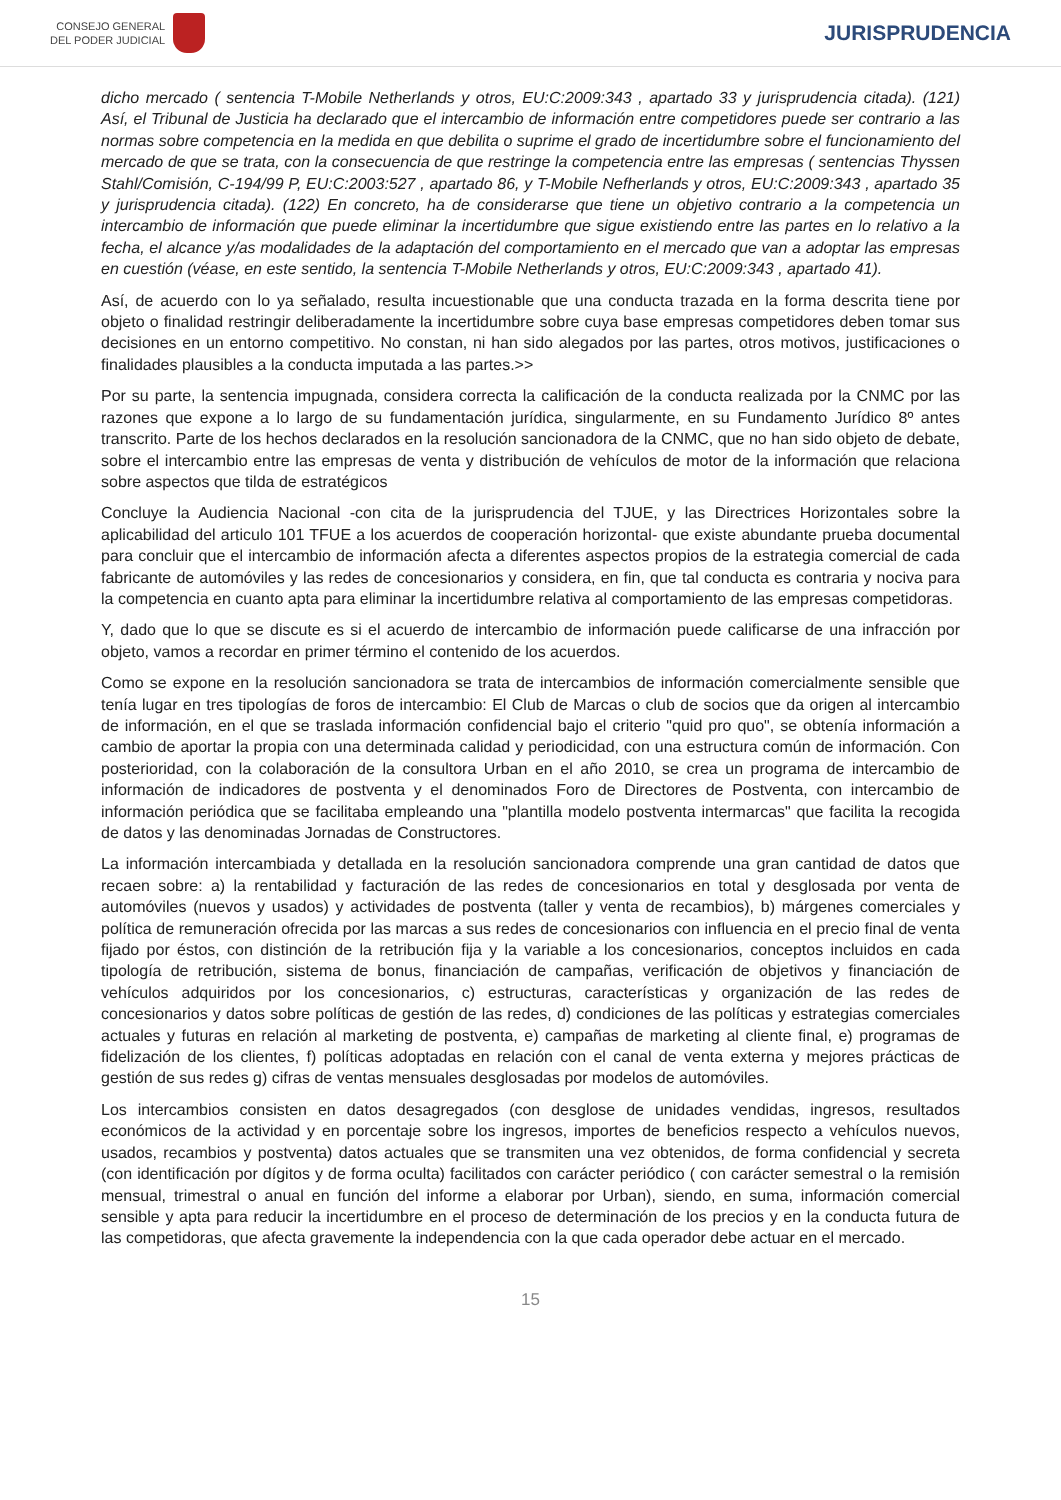CONSEJO GENERAL
DEL PODER JUDICIAL
JURISPRUDENCIA
dicho mercado ( sentencia T-Mobile Netherlands y otros, EU:C:2009:343 , apartado 33 y jurisprudencia citada). (121) Así, el Tribunal de Justicia ha declarado que el intercambio de información entre competidores puede ser contrario a las normas sobre competencia en la medida en que debilita o suprime el grado de incertidumbre sobre el funcionamiento del mercado de que se trata, con la consecuencia de que restringe la competencia entre las empresas ( sentencias Thyssen Stahl/Comisión, C-194/99 P, EU:C:2003:527 , apartado 86, y T-Mobile Nefherlands y otros, EU:C:2009:343 , apartado 35 y jurisprudencia citada). (122) En concreto, ha de considerarse que tiene un objetivo contrario a la competencia un intercambio de información que puede eliminar la incertidumbre que sigue existiendo entre las partes en lo relativo a la fecha, el alcance y/as modalidades de la adaptación del comportamiento en el mercado que van a adoptar las empresas en cuestión (véase, en este sentido, la sentencia T-Mobile Netherlands y otros, EU:C:2009:343 , apartado 41).
Así, de acuerdo con lo ya señalado, resulta incuestionable que una conducta trazada en la forma descrita tiene por objeto o finalidad restringir deliberadamente la incertidumbre sobre cuya base empresas competidores deben tomar sus decisiones en un entorno competitivo. No constan, ni han sido alegados por las partes, otros motivos, justificaciones o finalidades plausibles a la conducta imputada a las partes.>>
Por su parte, la sentencia impugnada, considera correcta la calificación de la conducta realizada por la CNMC por las razones que expone a lo largo de su fundamentación jurídica, singularmente, en su Fundamento Jurídico 8º antes transcrito. Parte de los hechos declarados en la resolución sancionadora de la CNMC, que no han sido objeto de debate, sobre el intercambio entre las empresas de venta y distribución de vehículos de motor de la información que relaciona sobre aspectos que tilda de estratégicos
Concluye la Audiencia Nacional -con cita de la jurisprudencia del TJUE, y las Directrices Horizontales sobre la aplicabilidad del articulo 101 TFUE a los acuerdos de cooperación horizontal- que existe abundante prueba documental para concluir que el intercambio de información afecta a diferentes aspectos propios de la estrategia comercial de cada fabricante de automóviles y las redes de concesionarios y considera, en fin, que tal conducta es contraria y nociva para la competencia en cuanto apta para eliminar la incertidumbre relativa al comportamiento de las empresas competidoras.
Y, dado que lo que se discute es si el acuerdo de intercambio de información puede calificarse de una infracción por objeto, vamos a recordar en primer término el contenido de los acuerdos.
Como se expone en la resolución sancionadora se trata de intercambios de información comercialmente sensible que tenía lugar en tres tipologías de foros de intercambio: El Club de Marcas o club de socios que da origen al intercambio de información, en el que se traslada información confidencial bajo el criterio "quid pro quo", se obtenía información a cambio de aportar la propia con una determinada calidad y periodicidad, con una estructura común de información. Con posterioridad, con la colaboración de la consultora Urban en el año 2010, se crea un programa de intercambio de información de indicadores de postventa y el denominados Foro de Directores de Postventa, con intercambio de información periódica que se facilitaba empleando una "plantilla modelo postventa intermarcas" que facilita la recogida de datos y las denominadas Jornadas de Constructores.
La información intercambiada y detallada en la resolución sancionadora comprende una gran cantidad de datos que recaen sobre: a) la rentabilidad y facturación de las redes de concesionarios en total y desglosada por venta de automóviles (nuevos y usados) y actividades de postventa (taller y venta de recambios), b) márgenes comerciales y política de remuneración ofrecida por las marcas a sus redes de concesionarios con influencia en el precio final de venta fijado por éstos, con distinción de la retribución fija y la variable a los concesionarios, conceptos incluidos en cada tipología de retribución, sistema de bonus, financiación de campañas, verificación de objetivos y financiación de vehículos adquiridos por los concesionarios, c) estructuras, características y organización de las redes de concesionarios y datos sobre políticas de gestión de las redes, d) condiciones de las políticas y estrategias comerciales actuales y futuras en relación al marketing de postventa, e) campañas de marketing al cliente final, e) programas de fidelización de los clientes, f) políticas adoptadas en relación con el canal de venta externa y mejores prácticas de gestión de sus redes g) cifras de ventas mensuales desglosadas por modelos de automóviles.
Los intercambios consisten en datos desagregados (con desglose de unidades vendidas, ingresos, resultados económicos de la actividad y en porcentaje sobre los ingresos, importes de beneficios respecto a vehículos nuevos, usados, recambios y postventa) datos actuales que se transmiten una vez obtenidos, de forma confidencial y secreta (con identificación por dígitos y de forma oculta) facilitados con carácter periódico ( con carácter semestral o la remisión mensual, trimestral o anual en función del informe a elaborar por Urban), siendo, en suma, información comercial sensible y apta para reducir la incertidumbre en el proceso de determinación de los precios y en la conducta futura de las competidoras, que afecta gravemente la independencia con la que cada operador debe actuar en el mercado.
15